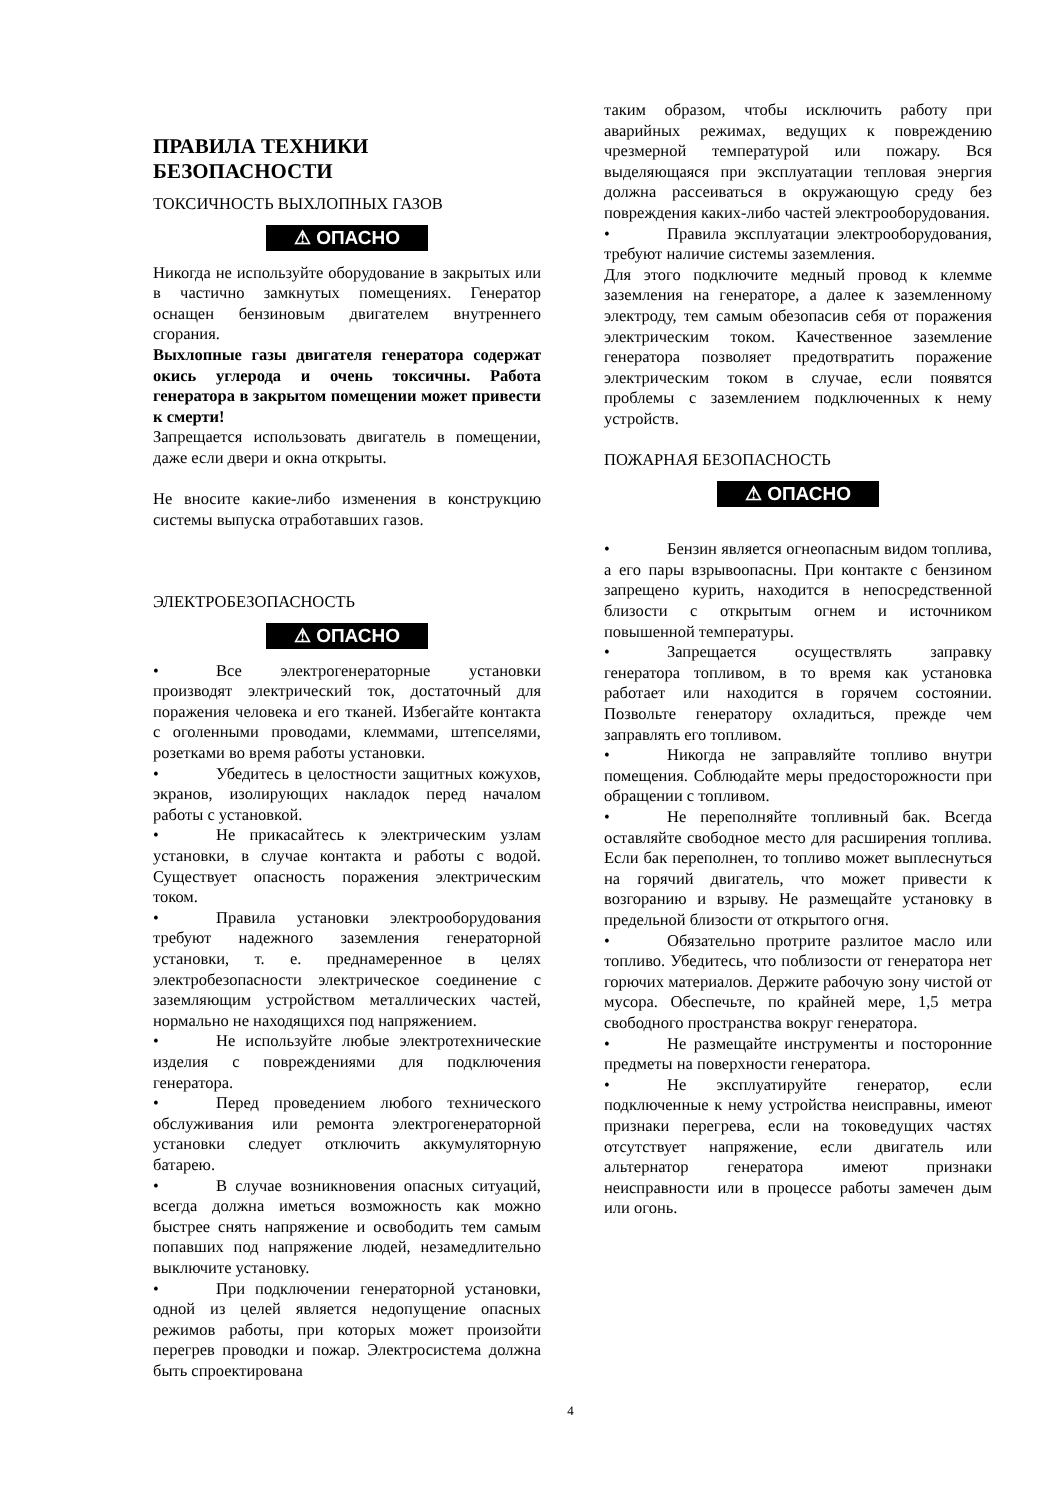ПРАВИЛА ТЕХНИКИ
БЕЗОПАСНОСТИ
ТОКСИЧНОСТЬ ВЫХЛОПНЫХ ГАЗОВ
⚠ ОПАСНО
Никогда не используйте оборудование в закрытых или в частично замкнутых помещениях. Генератор оснащен бензиновым двигателем внутреннего сгорания.
Выхлопные газы двигателя генератора содержат окись углерода и очень токсичны. Работа генератора в закрытом помещении может привести к смерти!
Запрещается использовать двигатель в помещении, даже если двери и окна открыты.
Не вносите какие-либо изменения в конструкцию системы выпуска отработавших газов.
ЭЛЕКТРОБЕЗОПАСНОСТЬ
⚠ ОПАСНО
• Все электрогенераторные установки производят электрический ток, достаточный для поражения человека и его тканей. Избегайте контакта с оголенными проводами, клеммами, штепселями, розетками во время работы установки.
• Убедитесь в целостности защитных кожухов, экранов, изолирующих накладок перед началом работы с установкой.
• Не прикасайтесь к электрическим узлам установки, в случае контакта и работы с водой. Существует опасность поражения электрическим током.
• Правила установки электрооборудования требуют надежного заземления генераторной установки, т. е. преднамеренное в целях электробезопасности электрическое соединение с заземляющим устройством металлических частей, нормально не находящихся под напряжением.
• Не используйте любые электротехнические изделия с повреждениями для подключения генератора.
• Перед проведением любого технического обслуживания или ремонта электрогенераторной установки следует отключить аккумуляторную батарею.
• В случае возникновения опасных ситуаций, всегда должна иметься возможность как можно быстрее снять напряжение и освободить тем самым попавших под напряжение людей, незамедлительно выключите установку.
• При подключении генераторной установки, одной из целей является недопущение опасных режимов работы, при которых может произойти перегрев проводки и пожар. Электросистема должна быть спроектирована
таким образом, чтобы исключить работу при аварийных режимах, ведущих к повреждению чрезмерной температурой или пожару. Вся выделяющаяся при эксплуатации тепловая энергия должна рассеиваться в окружающую среду без повреждения каких-либо частей электрооборудования.
• Правила эксплуатации электрооборудования, требуют наличие системы заземления.
Для этого подключите медный провод к клемме заземления на генераторе, а далее к заземленному электроду, тем самым обезопасив себя от поражения электрическим током. Качественное заземление генератора позволяет предотвратить поражение электрическим током в случае, если появятся проблемы с заземлением подключенных к нему устройств.
ПОЖАРНАЯ БЕЗОПАСНОСТЬ
⚠ ОПАСНО
• Бензин является огнеопасным видом топлива, а его пары взрывоопасны. При контакте с бензином запрещено курить, находится в непосредственной близости с открытым огнем и источником повышенной температуры.
• Запрещается осуществлять заправку генератора топливом, в то время как установка работает или находится в горячем состоянии. Позвольте генератору охладиться, прежде чем заправлять его топливом.
• Никогда не заправляйте топливо внутри помещения. Соблюдайте меры предосторожности при обращении с топливом.
• Не переполняйте топливный бак. Всегда оставляйте свободное место для расширения топлива. Если бак переполнен, то топливо может выплеснуться на горячий двигатель, что может привести к возгоранию и взрыву. Не размещайте установку в предельной близости от открытого огня.
• Обязательно протрите разлитое масло или топливо. Убедитесь, что поблизости от генератора нет горючих материалов. Держите рабочую зону чистой от мусора. Обеспечьте, по крайней мере, 1,5 метра свободного пространства вокруг генератора.
• Не размещайте инструменты и посторонние предметы на поверхности генератора.
• Не эксплуатируйте генератор, если подключенные к нему устройства неисправны, имеют признаки перегрева, если на токоведущих частях отсутствует напряжение, если двигатель или альтернатор генератора имеют признаки неисправности или в процессе работы замечен дым или огонь.
4